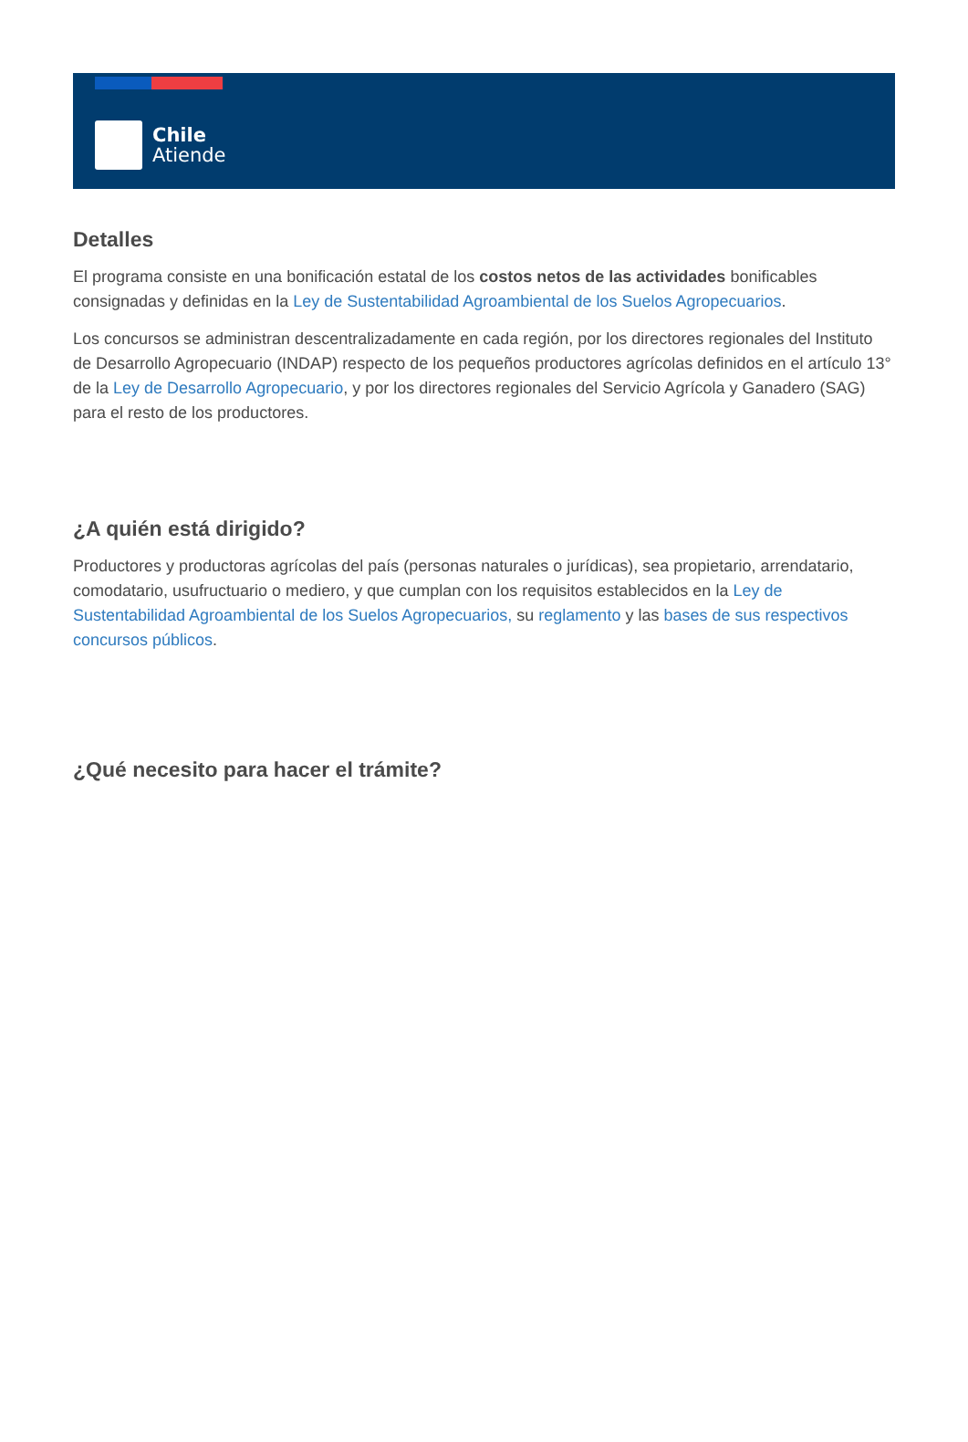Chile
Atiende
Detalles
El programa consiste en una bonificación estatal de los costos netos de las actividades bonificables consignadas y definidas en la Ley de Sustentabilidad Agroambiental de los Suelos Agropecuarios.
Los concursos se administran descentralizadamente en cada región, por los directores regionales del Instituto de Desarrollo Agropecuario (INDAP) respecto de los pequeños productores agrícolas definidos en el artículo 13° de la Ley de Desarrollo Agropecuario, y por los directores regionales del Servicio Agrícola y Ganadero (SAG) para el resto de los productores.
¿A quién está dirigido?
Productores y productoras agrícolas del país (personas naturales o jurídicas), sea propietario, arrendatario, comodatario, usufructuario o mediero, y que cumplan con los requisitos establecidos en la Ley de Sustentabilidad Agroambiental de los Suelos Agropecuarios, su reglamento y las bases de sus respectivos concursos públicos.
¿Qué necesito para hacer el trámite?